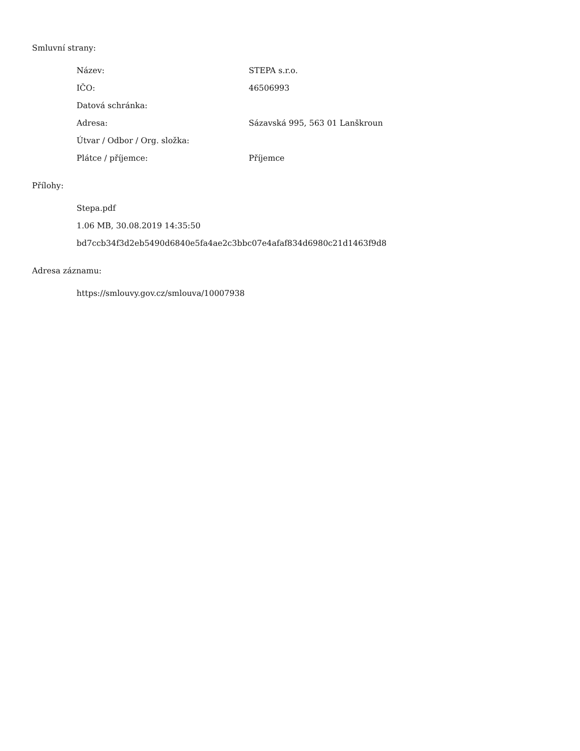Smluvní strany:
| Název: | STEPA s.r.o. |
| IČO: | 46506993 |
| Datová schránka: | |
| Adresa: | Sázavská 995, 563 01 Lanškroun |
| Útvar / Odbor / Org. složka: | |
| Plátce / příjemce: | Příjemce |
Přílohy:
Stepa.pdf
1.06 MB, 30.08.2019 14:35:50
bd7ccb34f3d2eb5490d6840e5fa4ae2c3bbc07e4afaf834d6980c21d1463f9d8
Adresa záznamu:
https://smlouvy.gov.cz/smlouva/10007938